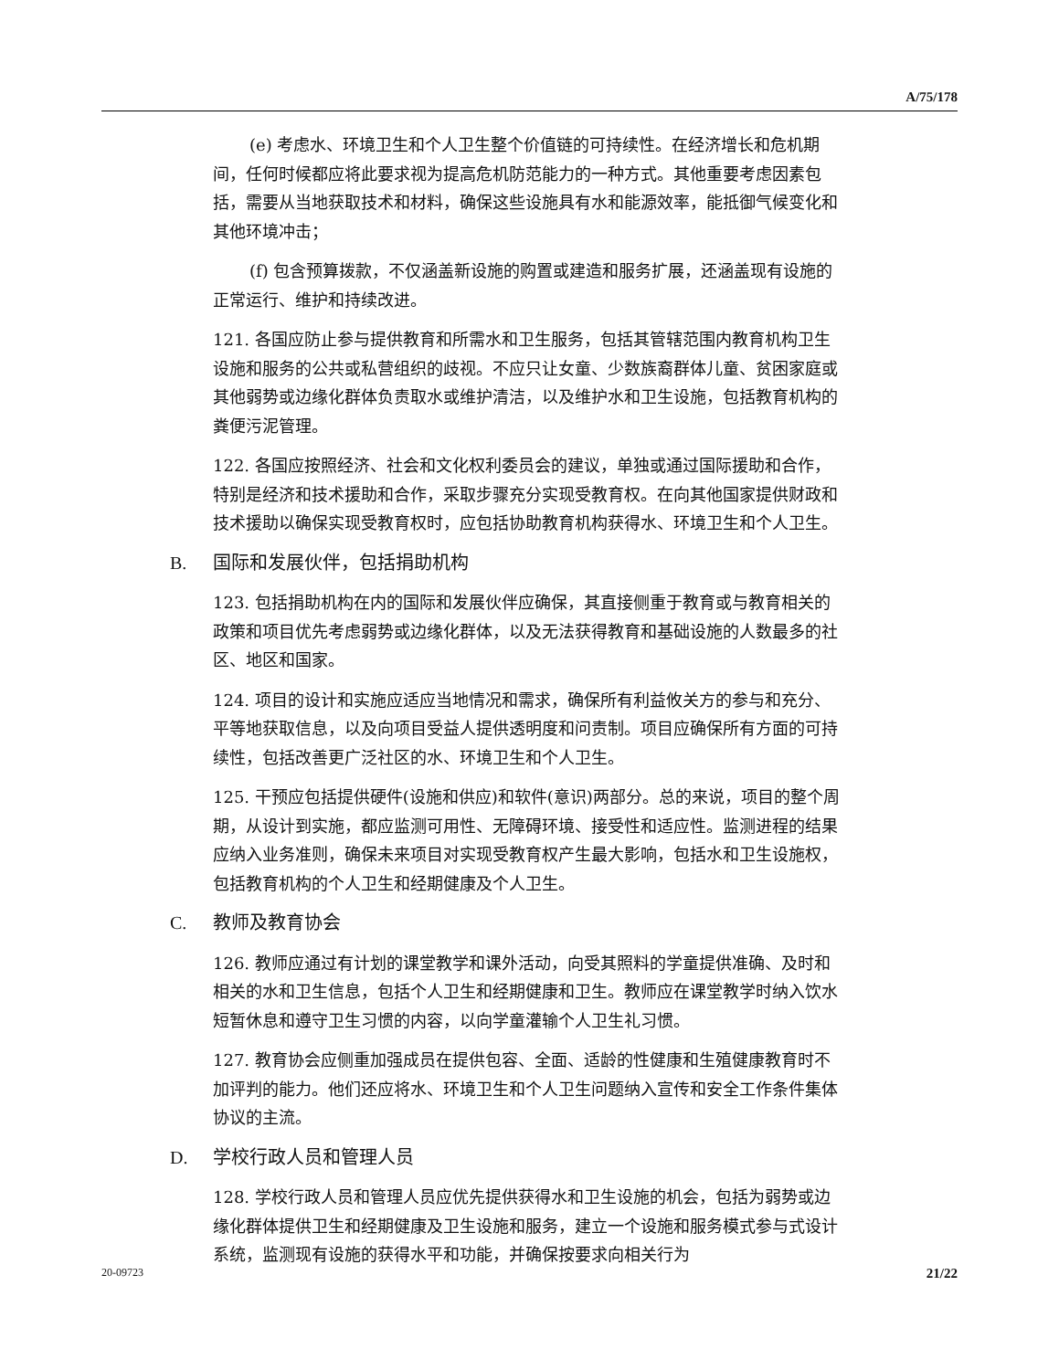A/75/178
(e) 考虑水、环境卫生和个人卫生整个价值链的可持续性。在经济增长和危机期间，任何时候都应将此要求视为提高危机防范能力的一种方式。其他重要考虑因素包括，需要从当地获取技术和材料，确保这些设施具有水和能源效率，能抵御气候变化和其他环境冲击；
(f) 包含预算拨款，不仅涵盖新设施的购置或建造和服务扩展，还涵盖现有设施的正常运行、维护和持续改进。
121. 各国应防止参与提供教育和所需水和卫生服务，包括其管辖范围内教育机构卫生设施和服务的公共或私营组织的歧视。不应只让女童、少数族裔群体儿童、贫困家庭或其他弱势或边缘化群体负责取水或维护清洁，以及维护水和卫生设施，包括教育机构的粪便污泥管理。
122. 各国应按照经济、社会和文化权利委员会的建议，单独或通过国际援助和合作，特别是经济和技术援助和合作，采取步骤充分实现受教育权。在向其他国家提供财政和技术援助以确保实现受教育权时，应包括协助教育机构获得水、环境卫生和个人卫生。
B. 国际和发展伙伴，包括捐助机构
123. 包括捐助机构在内的国际和发展伙伴应确保，其直接侧重于教育或与教育相关的政策和项目优先考虑弱势或边缘化群体，以及无法获得教育和基础设施的人数最多的社区、地区和国家。
124. 项目的设计和实施应适应当地情况和需求，确保所有利益攸关方的参与和充分、平等地获取信息，以及向项目受益人提供透明度和问责制。项目应确保所有方面的可持续性，包括改善更广泛社区的水、环境卫生和个人卫生。
125. 干预应包括提供硬件(设施和供应)和软件(意识)两部分。总的来说，项目的整个周期，从设计到实施，都应监测可用性、无障碍环境、接受性和适应性。监测进程的结果应纳入业务准则，确保未来项目对实现受教育权产生最大影响，包括水和卫生设施权，包括教育机构的个人卫生和经期健康及个人卫生。
C. 教师及教育协会
126. 教师应通过有计划的课堂教学和课外活动，向受其照料的学童提供准确、及时和相关的水和卫生信息，包括个人卫生和经期健康和卫生。教师应在课堂教学时纳入饮水短暂休息和遵守卫生习惯的内容，以向学童灌输个人卫生礼习惯。
127. 教育协会应侧重加强成员在提供包容、全面、适龄的性健康和生殖健康教育时不加评判的能力。他们还应将水、环境卫生和个人卫生问题纳入宣传和安全工作条件集体协议的主流。
D. 学校行政人员和管理人员
128. 学校行政人员和管理人员应优先提供获得水和卫生设施的机会，包括为弱势或边缘化群体提供卫生和经期健康及卫生设施和服务，建立一个设施和服务模式参与式设计系统，监测现有设施的获得水平和功能，并确保按要求向相关行为
20-09723 21/22